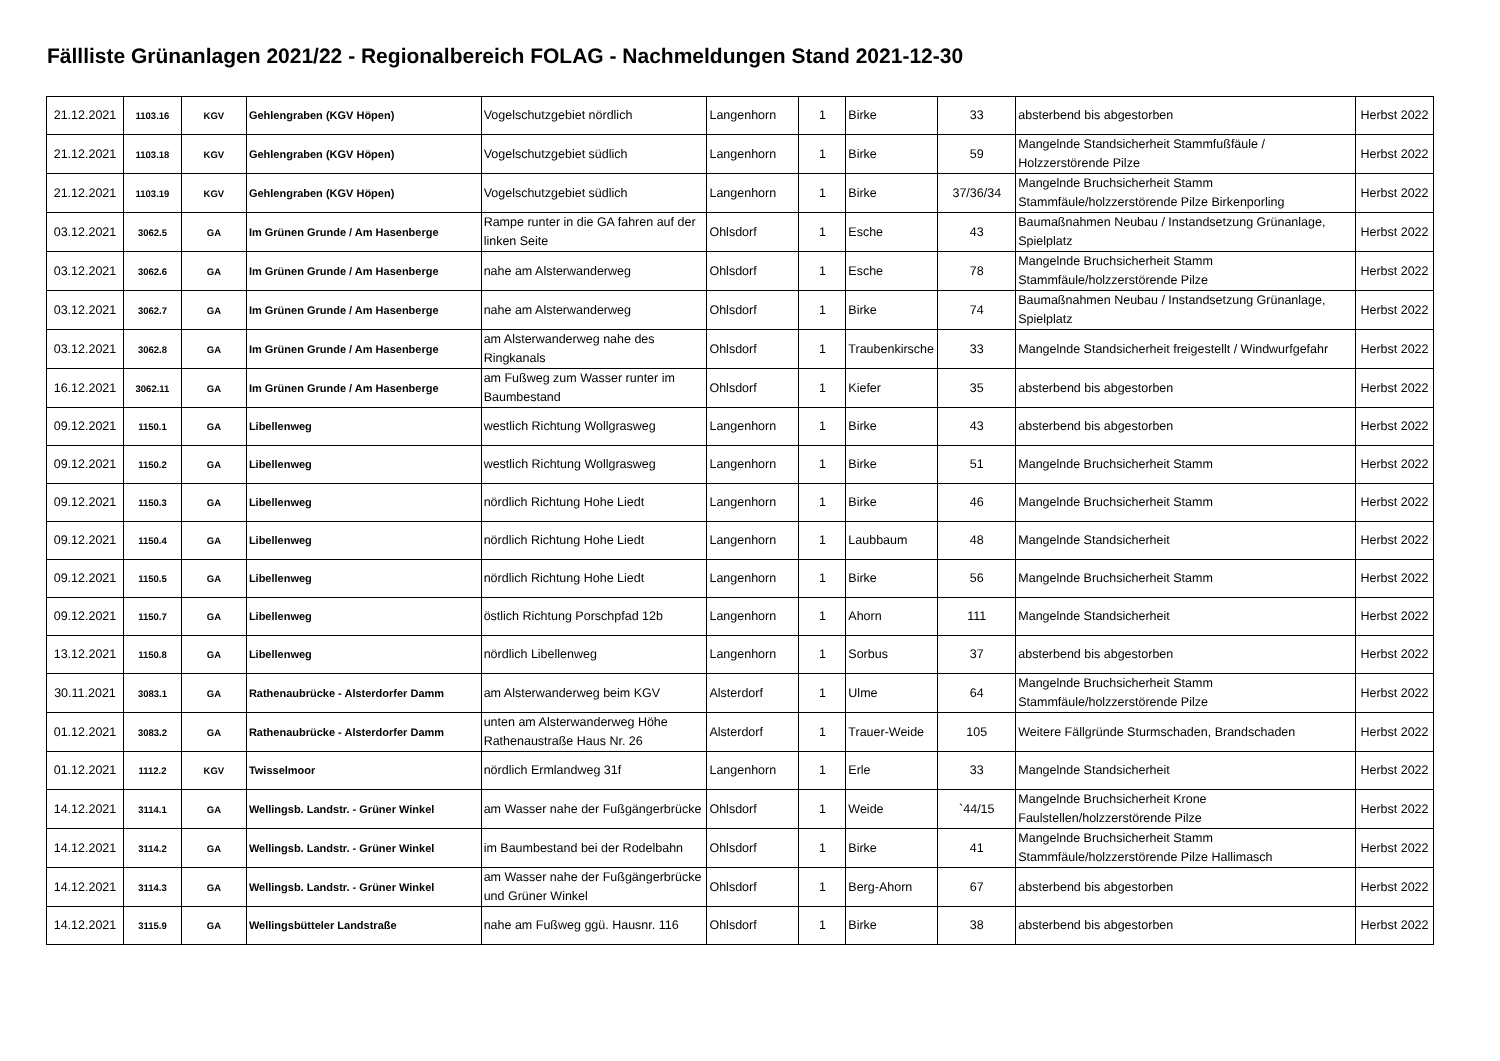Fällliste Grünanlagen 2021/22 - Regionalbereich FOLAG - Nachmeldungen Stand 2021-12-30
| 21.12.2021 | 1103.16 | KGV | Gehlengraben (KGV Höpen) | Vogelschutzgebiet nördlich | Langenhorn | 1 | Birke | 33 | absterbend bis abgestorben | Herbst 2022 |
| 21.12.2021 | 1103.18 | KGV | Gehlengraben (KGV Höpen) | Vogelschutzgebiet südlich | Langenhorn | 1 | Birke | 59 | Mangelnde Standsicherheit Stammfußfäule / Holzzerstörende Pilze | Herbst 2022 |
| 21.12.2021 | 1103.19 | KGV | Gehlengraben (KGV Höpen) | Vogelschutzgebiet südlich | Langenhorn | 1 | Birke | 37/36/34 | Mangelnde Bruchsicherheit Stamm Stammfäule/holzzerstörende Pilze Birkenporling | Herbst 2022 |
| 03.12.2021 | 3062.5 | GA | Im Grünen Grunde / Am Hasenberge | Rampe runter in die GA fahren auf der linken Seite | Ohlsdorf | 1 | Esche | 43 | Baumaßnahmen Neubau / Instandsetzung Grünanlage, Spielplatz | Herbst 2022 |
| 03.12.2021 | 3062.6 | GA | Im Grünen Grunde / Am Hasenberge | nahe am Alsterwanderweg | Ohlsdorf | 1 | Esche | 78 | Mangelnde Bruchsicherheit Stamm Stammfäule/holzzerstörende Pilze | Herbst 2022 |
| 03.12.2021 | 3062.7 | GA | Im Grünen Grunde / Am Hasenberge | nahe am Alsterwanderweg | Ohlsdorf | 1 | Birke | 74 | Baumaßnahmen Neubau / Instandsetzung Grünanlage, Spielplatz | Herbst 2022 |
| 03.12.2021 | 3062.8 | GA | Im Grünen Grunde / Am Hasenberge | am Alsterwanderweg nahe des Ringkanals | Ohlsdorf | 1 | Traubenkirsche | 33 | Mangelnde Standsicherheit freigestellt / Windwurfgefahr | Herbst 2022 |
| 16.12.2021 | 3062.11 | GA | Im Grünen Grunde / Am Hasenberge | am Fußweg zum Wasser runter im Baumbestand | Ohlsdorf | 1 | Kiefer | 35 | absterbend bis abgestorben | Herbst 2022 |
| 09.12.2021 | 1150.1 | GA | Libellenweg | westlich Richtung Wollgrasweg | Langenhorn | 1 | Birke | 43 | absterbend bis abgestorben | Herbst 2022 |
| 09.12.2021 | 1150.2 | GA | Libellenweg | westlich Richtung Wollgrasweg | Langenhorn | 1 | Birke | 51 | Mangelnde Bruchsicherheit Stamm | Herbst 2022 |
| 09.12.2021 | 1150.3 | GA | Libellenweg | nördlich Richtung Hohe Liedt | Langenhorn | 1 | Birke | 46 | Mangelnde Bruchsicherheit Stamm | Herbst 2022 |
| 09.12.2021 | 1150.4 | GA | Libellenweg | nördlich Richtung Hohe Liedt | Langenhorn | 1 | Laubbaum | 48 | Mangelnde Standsicherheit | Herbst 2022 |
| 09.12.2021 | 1150.5 | GA | Libellenweg | nördlich Richtung Hohe Liedt | Langenhorn | 1 | Birke | 56 | Mangelnde Bruchsicherheit Stamm | Herbst 2022 |
| 09.12.2021 | 1150.7 | GA | Libellenweg | östlich Richtung Porschpfad 12b | Langenhorn | 1 | Ahorn | 111 | Mangelnde Standsicherheit | Herbst 2022 |
| 13.12.2021 | 1150.8 | GA | Libellenweg | nördlich Libellenweg | Langenhorn | 1 | Sorbus | 37 | absterbend bis abgestorben | Herbst 2022 |
| 30.11.2021 | 3083.1 | GA | Rathenaubrücke - Alsterdorfer Damm | am Alsterwanderweg beim KGV | Alsterdorf | 1 | Ulme | 64 | Mangelnde Bruchsicherheit Stamm Stammfäule/holzzerstörende Pilze | Herbst 2022 |
| 01.12.2021 | 3083.2 | GA | Rathenaubrücke - Alsterdorfer Damm | unten am Alsterwanderweg Höhe Rathenaustraße Haus Nr. 26 | Alsterdorf | 1 | Trauer-Weide | 105 | Weitere Fällgründe Sturmschaden, Brandschaden | Herbst 2022 |
| 01.12.2021 | 1112.2 | KGV | Twisselmoor | nördlich Ermlandweg 31f | Langenhorn | 1 | Erle | 33 | Mangelnde Standsicherheit | Herbst 2022 |
| 14.12.2021 | 3114.1 | GA | Wellingsb. Landstr. - Grüner Winkel | am Wasser nahe der Fußgängerbrücke | Ohlsdorf | 1 | Weide | `44/15 | Mangelnde Bruchsicherheit Krone Faulstellen/holzzerstörende Pilze | Herbst 2022 |
| 14.12.2021 | 3114.2 | GA | Wellingsb. Landstr. - Grüner Winkel | im Baumbestand bei der Rodelbahn | Ohlsdorf | 1 | Birke | 41 | Mangelnde Bruchsicherheit Stamm Stammfäule/holzzerstörende Pilze Hallimasch | Herbst 2022 |
| 14.12.2021 | 3114.3 | GA | Wellingsb. Landstr. - Grüner Winkel | am Wasser nahe der Fußgängerbrücke und Grüner Winkel | Ohlsdorf | 1 | Berg-Ahorn | 67 | absterbend bis abgestorben | Herbst 2022 |
| 14.12.2021 | 3115.9 | GA | Wellingsbütteler Landstraße | nahe am Fußweg ggü. Hausnr. 116 | Ohlsdorf | 1 | Birke | 38 | absterbend bis abgestorben | Herbst 2022 |